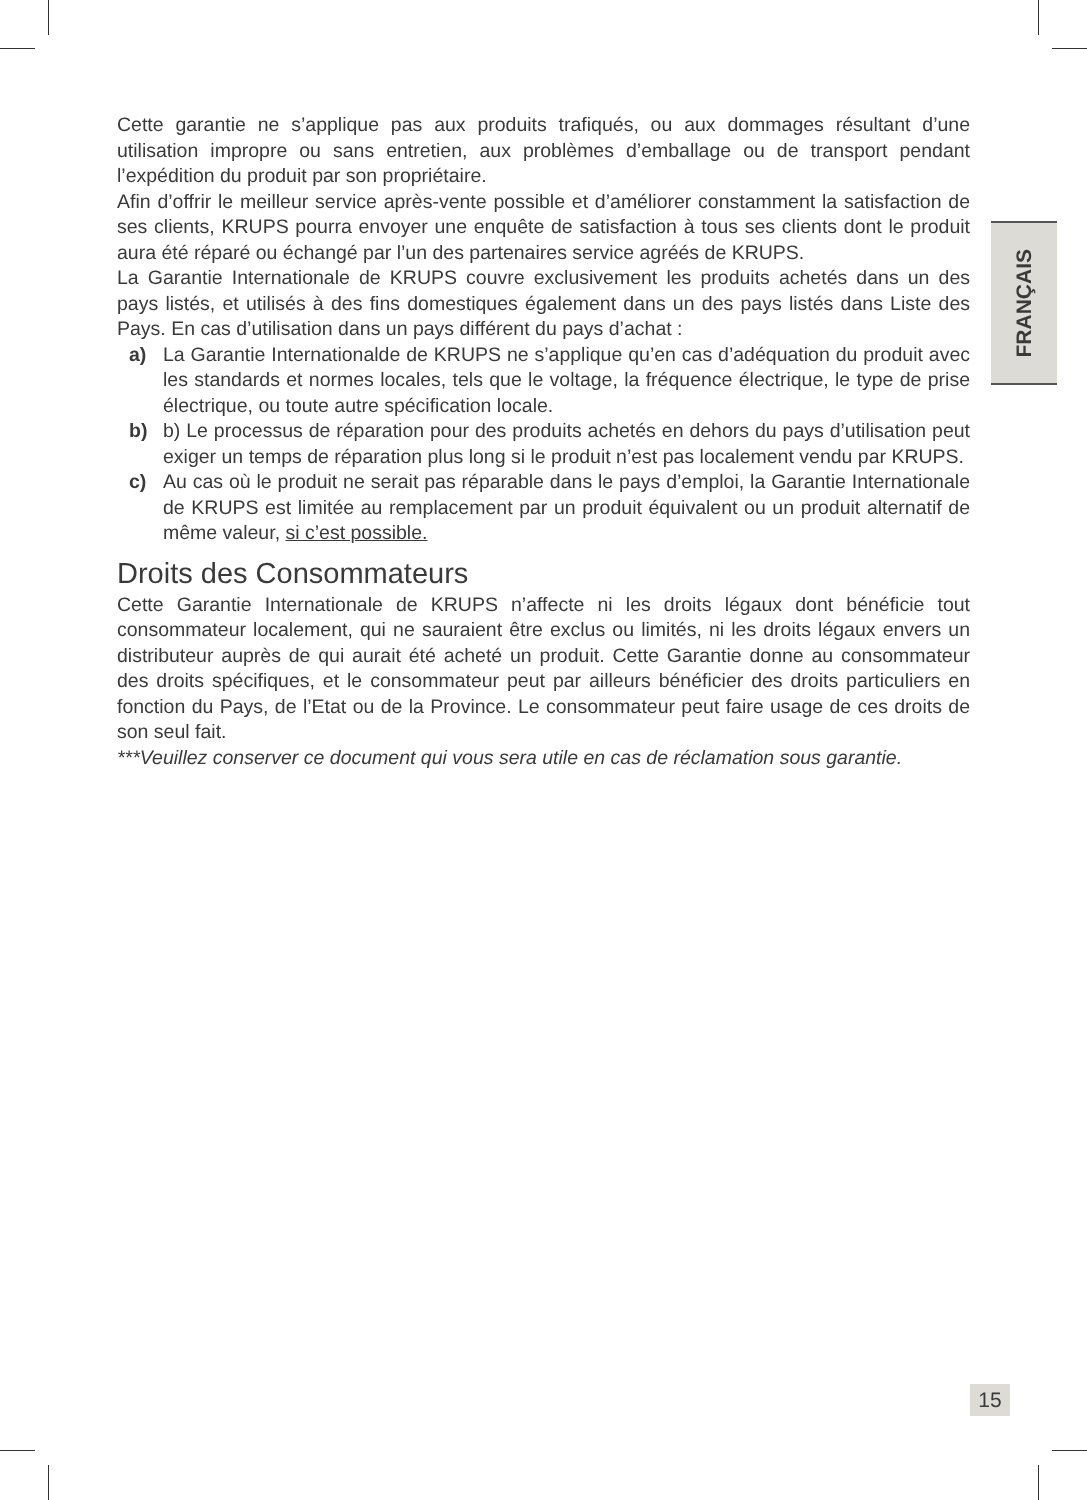Cette garantie ne s’applique pas aux produits trafiqués, ou aux dommages résultant d’une utilisation impropre ou sans entretien, aux problèmes d’emballage ou de transport pendant l’expédition du produit par son propriétaire.
Afin d’offrir le meilleur service après-vente possible et d’améliorer constamment la satisfaction de ses clients, KRUPS pourra envoyer une enquête de satisfaction à tous ses clients dont le produit aura été réparé ou échangé par l’un des partenaires service agréés de KRUPS.
La Garantie Internationale de KRUPS couvre exclusivement les produits achetés dans un des pays listés, et utilisés à des fins domestiques également dans un des pays listés dans Liste des Pays. En cas d’utilisation dans un pays différent du pays d’achat :
a) La Garantie Internationalde de KRUPS ne s’applique qu’en cas d’adéquation du produit avec les standards et normes locales, tels que le voltage, la fréquence électrique, le type de prise électrique, ou toute autre spécification locale.
b) b) Le processus de réparation pour des produits achetés en dehors du pays d’utilisation peut exiger un temps de réparation plus long si le produit n’est pas localement vendu par KRUPS.
c) Au cas où le produit ne serait pas réparable dans le pays d’emploi, la Garantie Internationale de KRUPS est limitée au remplacement par un produit équivalent ou un produit alternatif de même valeur, si c’est possible.
Droits des Consommateurs
Cette Garantie Internationale de KRUPS n’affecte ni les droits légaux dont bénéficie tout consommateur localement, qui ne sauraient être exclus ou limités, ni les droits légaux envers un distributeur auprès de qui aurait été acheté un produit. Cette Garantie donne au consommateur des droits spécifiques, et le consommateur peut par ailleurs bénéficier des droits particuliers en fonction du Pays, de l’Etat ou de la Province. Le consommateur peut faire usage de ces droits de son seul fait.
***Veuillez conserver ce document qui vous sera utile en cas de réclamation sous garantie.
FRANÇAIS
15